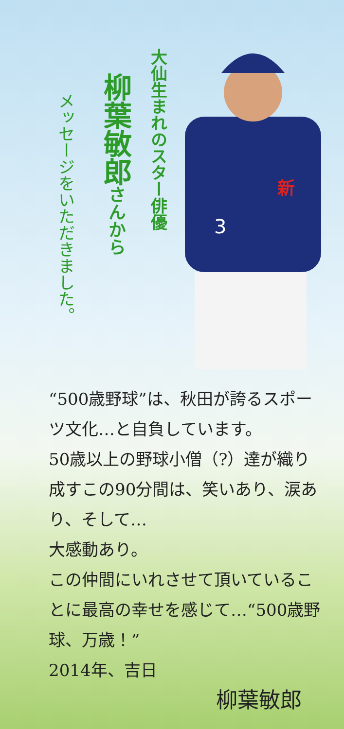大仙生まれのスター俳優
柳葉敏郎さんから
メッセージをいただきました。
新
3
“500歳野球”は、秋田が誇るスポーツ文化…と自負しています。
50歳以上の野球小僧（?）達が織り成すこの90分間は、笑いあり、涙あり、そして…
大感動あり。
この仲間にいれさせて頂いていることに最高の幸せを感じて…“500歳野球、万歳！”
2014年、吉日
柳葉敏郎